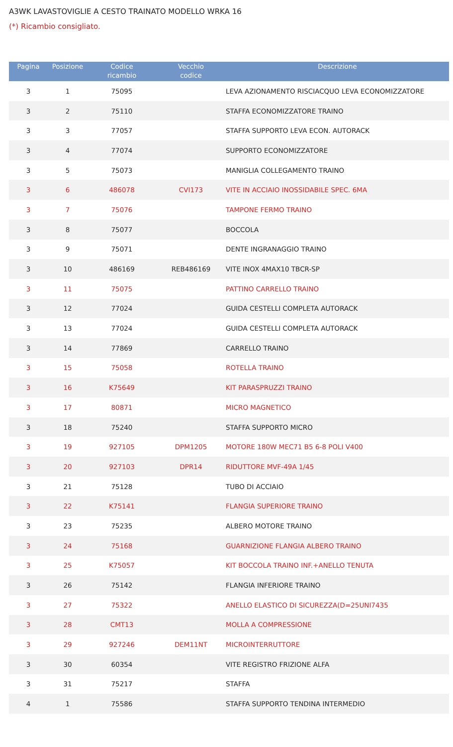A3WK LAVASTOVIGLIE A CESTO TRAINATO MODELLO WRKA 16
(*) Ricambio consigliato.
| Pagina | Posizione | Codice ricambio | Vecchio codice | Descrizione |
| --- | --- | --- | --- | --- |
| 3 | 1 | 75095 | | LEVA AZIONAMENTO RISCIACQUO LEVA ECONOMIZZATORE |
| 3 | 2 | 75110 | | STAFFA ECONOMIZZATORE TRAINO |
| 3 | 3 | 77057 | | STAFFA SUPPORTO LEVA ECON. AUTORACK |
| 3 | 4 | 77074 | | SUPPORTO ECONOMIZZATORE |
| 3 | 5 | 75073 | | MANIGLIA COLLEGAMENTO TRAINO |
| 3 | 6 | 486078 | CVI173 | VITE IN ACCIAIO INOSSIDABILE SPEC. 6MA |
| 3 | 7 | 75076 | | TAMPONE FERMO TRAINO |
| 3 | 8 | 75077 | | BOCCOLA |
| 3 | 9 | 75071 | | DENTE INGRANAGGIO TRAINO |
| 3 | 10 | 486169 | REB486169 | VITE INOX 4MAX10 TBCR-SP |
| 3 | 11 | 75075 | | PATTINO CARRELLO TRAINO |
| 3 | 12 | 77024 | | GUIDA CESTELLI COMPLETA AUTORACK |
| 3 | 13 | 77024 | | GUIDA CESTELLI COMPLETA AUTORACK |
| 3 | 14 | 77869 | | CARRELLO TRAINO |
| 3 | 15 | 75058 | | ROTELLA TRAINO |
| 3 | 16 | K75649 | | KIT PARASPRUZZI TRAINO |
| 3 | 17 | 80871 | | MICRO MAGNETICO |
| 3 | 18 | 75240 | | STAFFA SUPPORTO MICRO |
| 3 | 19 | 927105 | DPM1205 | MOTORE 180W MEC71 B5 6-8 POLI V400 |
| 3 | 20 | 927103 | DPR14 | RIDUTTORE MVF-49A 1/45 |
| 3 | 21 | 75128 | | TUBO DI ACCIAIO |
| 3 | 22 | K75141 | | FLANGIA SUPERIORE TRAINO |
| 3 | 23 | 75235 | | ALBERO MOTORE TRAINO |
| 3 | 24 | 75168 | | GUARNIZIONE FLANGIA ALBERO TRAINO |
| 3 | 25 | K75057 | | KIT BOCCOLA TRAINO INF.+ANELLO TENUTA |
| 3 | 26 | 75142 | | FLANGIA INFERIORE TRAINO |
| 3 | 27 | 75322 | | ANELLO ELASTICO DI SICUREZZA(D=25UNI7435 |
| 3 | 28 | CMT13 | | MOLLA A COMPRESSIONE |
| 3 | 29 | 927246 | DEM11NT | MICROINTERRUTTORE |
| 3 | 30 | 60354 | | VITE REGISTRO FRIZIONE ALFA |
| 3 | 31 | 75217 | | STAFFA |
| 4 | 1 | 75586 | | STAFFA SUPPORTO TENDINA INTERMEDIO |